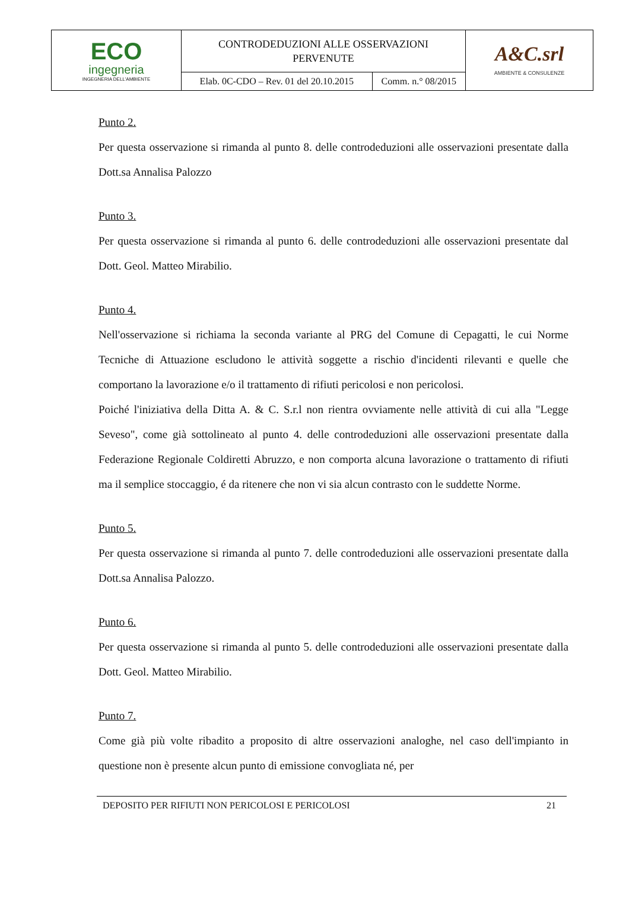| ECO ingegneria INGEGNERIA DELL'AMBIENTE | CONTRODEDUZIONI ALLE OSSERVAZIONI PERVENUTE | | A&C.srl AMBIENTE & CONSULENZE |
| | Elab. 0C-CDO – Rev. 01 del 20.10.2015 | Comm. n.° 08/2015 | |
Punto 2.
Per questa osservazione si rimanda al punto 8. delle controdeduzioni alle osservazioni presentate dalla Dott.sa Annalisa Palozzo
Punto 3.
Per questa osservazione si rimanda al punto 6. delle controdeduzioni alle osservazioni presentate dal Dott. Geol. Matteo Mirabilio.
Punto 4.
Nell'osservazione si richiama la seconda variante al PRG del Comune di Cepagatti, le cui Norme Tecniche di Attuazione escludono le attività soggette a rischio d'incidenti rilevanti e quelle che comportano la lavorazione e/o il trattamento di rifiuti pericolosi e non pericolosi.
Poiché l'iniziativa della Ditta A. & C. S.r.l non rientra ovviamente nelle attività di cui alla "Legge Seveso", come già sottolineato al punto 4. delle controdeduzioni alle osservazioni presentate dalla Federazione Regionale Coldiretti Abruzzo, e non comporta alcuna lavorazione o trattamento di rifiuti ma il semplice stoccaggio, é da ritenere che non vi sia alcun contrasto con le suddette Norme.
Punto 5.
Per questa osservazione si rimanda al punto 7. delle controdeduzioni alle osservazioni presentate dalla Dott.sa Annalisa Palozzo.
Punto 6.
Per questa osservazione si rimanda al punto 5. delle controdeduzioni alle osservazioni presentate dalla Dott. Geol. Matteo Mirabilio.
Punto 7.
Come già più volte ribadito a proposito di altre osservazioni analoghe, nel caso dell'impianto in questione non è presente alcun punto di emissione convogliata né, per
DEPOSITO PER RIFIUTI NON PERICOLOSI E PERICOLOSI 21